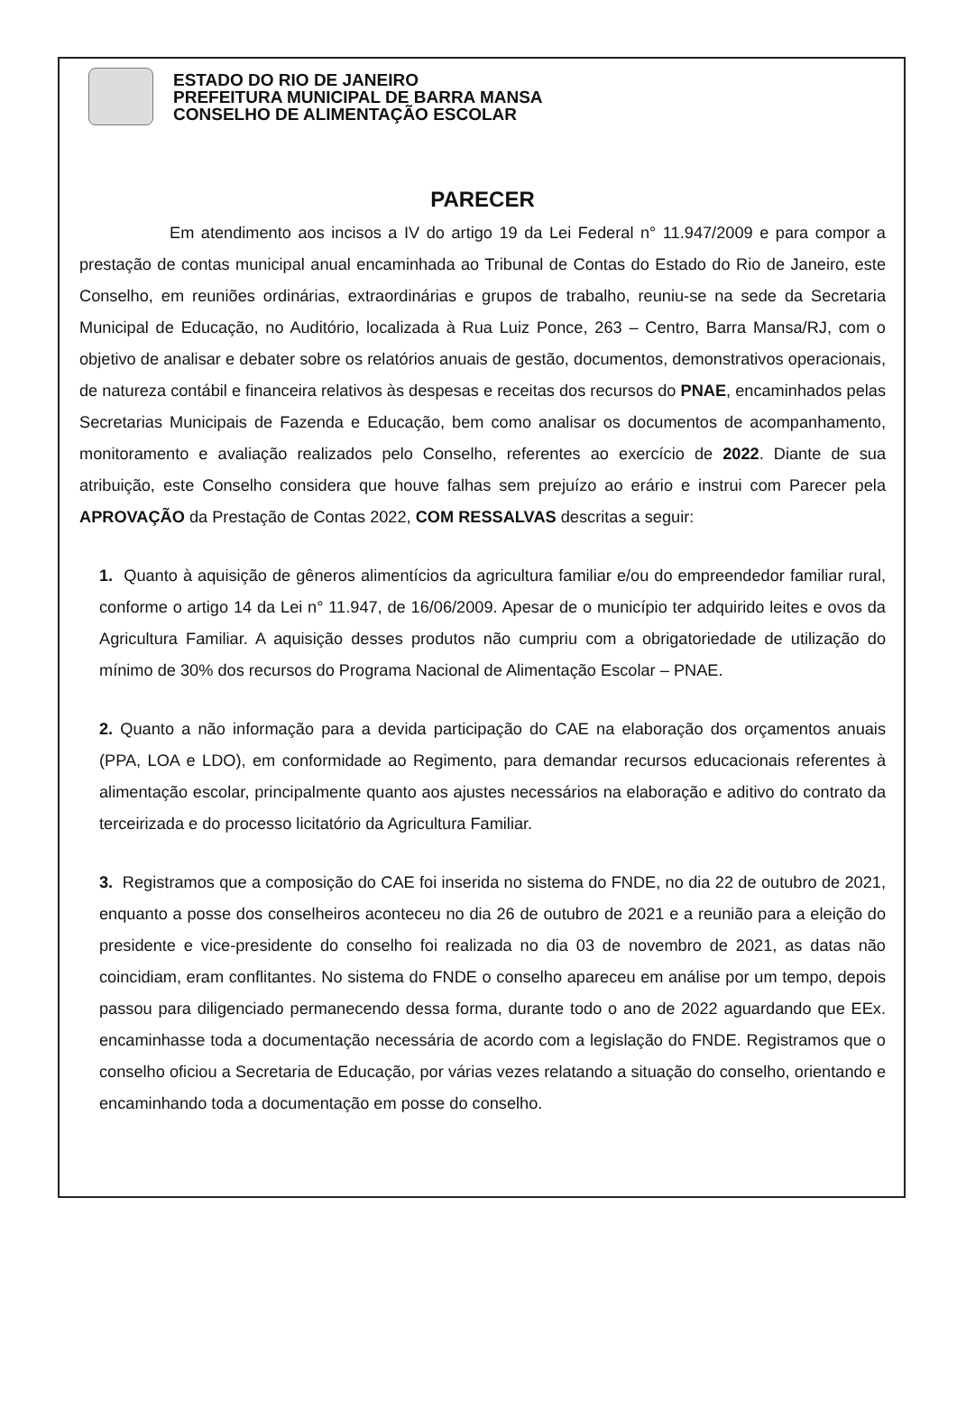ESTADO DO RIO DE JANEIRO
PREFEITURA MUNICIPAL DE BARRA MANSA
CONSELHO DE ALIMENTAÇÃO ESCOLAR
PARECER
Em atendimento aos incisos a IV do artigo 19 da Lei Federal n° 11.947/2009 e para compor a prestação de contas municipal anual encaminhada ao Tribunal de Contas do Estado do Rio de Janeiro, este Conselho, em reuniões ordinárias, extraordinárias e grupos de trabalho, reuniu-se na sede da Secretaria Municipal de Educação, no Auditório, localizada à Rua Luiz Ponce, 263 – Centro, Barra Mansa/RJ, com o objetivo de analisar e debater sobre os relatórios anuais de gestão, documentos, demonstrativos operacionais, de natureza contábil e financeira relativos às despesas e receitas dos recursos do PNAE, encaminhados pelas Secretarias Municipais de Fazenda e Educação, bem como analisar os documentos de acompanhamento, monitoramento e avaliação realizados pelo Conselho, referentes ao exercício de 2022. Diante de sua atribuição, este Conselho considera que houve falhas sem prejuízo ao erário e instrui com Parecer pela APROVAÇÃO da Prestação de Contas 2022, COM RESSALVAS descritas a seguir:
1. Quanto à aquisição de gêneros alimentícios da agricultura familiar e/ou do empreendedor familiar rural, conforme o artigo 14 da Lei n° 11.947, de 16/06/2009. Apesar de o município ter adquirido leites e ovos da Agricultura Familiar. A aquisição desses produtos não cumpriu com a obrigatoriedade de utilização do mínimo de 30% dos recursos do Programa Nacional de Alimentação Escolar – PNAE.
2. Quanto a não informação para a devida participação do CAE na elaboração dos orçamentos anuais (PPA, LOA e LDO), em conformidade ao Regimento, para demandar recursos educacionais referentes à alimentação escolar, principalmente quanto aos ajustes necessários na elaboração e aditivo do contrato da terceirizada e do processo licitatório da Agricultura Familiar.
3. Registramos que a composição do CAE foi inserida no sistema do FNDE, no dia 22 de outubro de 2021, enquanto a posse dos conselheiros aconteceu no dia 26 de outubro de 2021 e a reunião para a eleição do presidente e vice-presidente do conselho foi realizada no dia 03 de novembro de 2021, as datas não coincidiam, eram conflitantes. No sistema do FNDE o conselho apareceu em análise por um tempo, depois passou para diligenciado permanecendo dessa forma, durante todo o ano de 2022 aguardando que EEx. encaminhasse toda a documentação necessária de acordo com a legislação do FNDE. Registramos que o conselho oficiou a Secretaria de Educação, por várias vezes relatando a situação do conselho, orientando e encaminhando toda a documentação em posse do conselho.